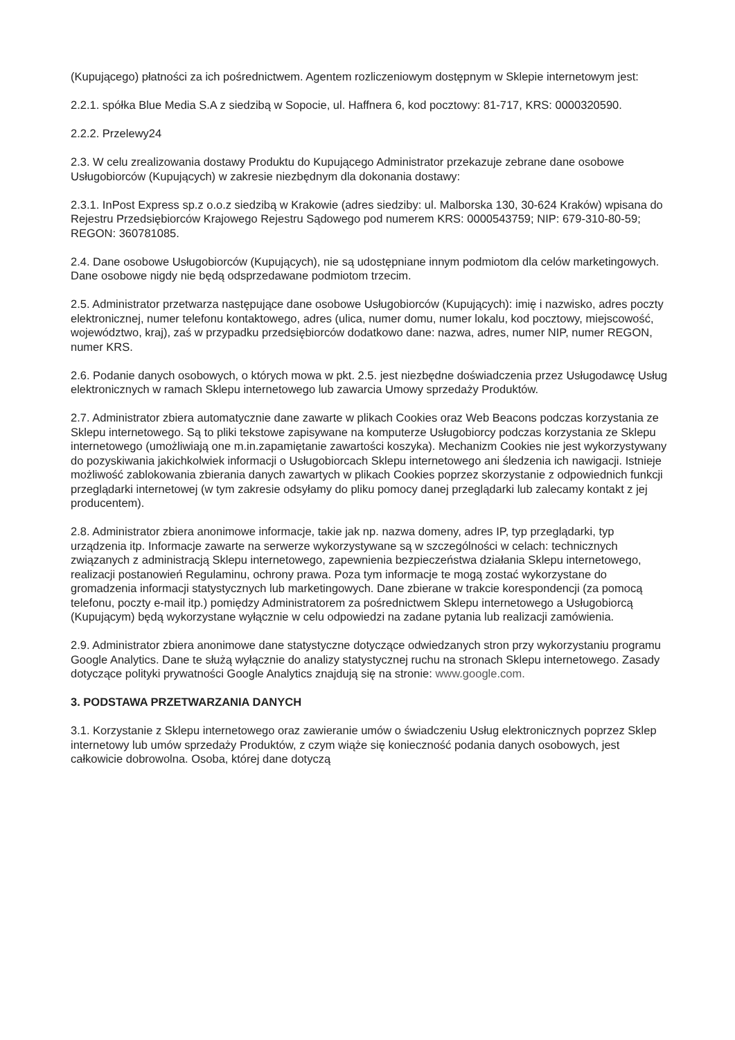(Kupującego) płatności za ich pośrednictwem. Agentem rozliczeniowym dostępnym w Sklepie internetowym jest:
2.2.1. spółka Blue Media S.A z siedzibą w Sopocie, ul. Haffnera 6, kod pocztowy: 81-717, KRS: 0000320590.
2.2.2. Przelewy24
2.3. W celu zrealizowania dostawy Produktu do Kupującego Administrator przekazuje zebrane dane osobowe Usługobiorców (Kupujących) w zakresie niezbędnym dla dokonania dostawy:
2.3.1. InPost Express sp.z o.o.z siedzibą w Krakowie (adres siedziby: ul. Malborska 130, 30-624 Kraków) wpisana do Rejestru Przedsiębiorców Krajowego Rejestru Sądowego pod numerem KRS: 0000543759; NIP: 679-310-80-59; REGON: 360781085.
2.4. Dane osobowe Usługobiorców (Kupujących), nie są udostępniane innym podmiotom dla celów marketingowych. Dane osobowe nigdy nie będą odsprzedawane podmiotom trzecim.
2.5. Administrator przetwarza następujące dane osobowe Usługobiorców (Kupujących): imię i nazwisko, adres poczty elektronicznej, numer telefonu kontaktowego, adres (ulica, numer domu, numer lokalu, kod pocztowy, miejscowość, województwo, kraj), zaś w przypadku przedsiębiorców dodatkowo dane: nazwa, adres, numer NIP, numer REGON, numer KRS.
2.6. Podanie danych osobowych, o których mowa w pkt. 2.5. jest niezbędne doświadczenia przez Usługodawcę Usług elektronicznych w ramach Sklepu internetowego lub zawarcia Umowy sprzedaży Produktów.
2.7. Administrator zbiera automatycznie dane zawarte w plikach Cookies oraz Web Beacons podczas korzystania ze Sklepu internetowego. Są to pliki tekstowe zapisywane na komputerze Usługobiorcy podczas korzystania ze Sklepu internetowego (umożliwiają one m.in.zapamiętanie zawartości koszyka). Mechanizm Cookies nie jest wykorzystywany do pozyskiwania jakichkolwiek informacji o Usługobiorcach Sklepu internetowego ani śledzenia ich nawigacji. Istnieje możliwość zablokowania zbierania danych zawartych w plikach Cookies poprzez skorzystanie z odpowiednich funkcji przeglądarki internetowej (w tym zakresie odsyłamy do pliku pomocy danej przeglądarki lub zalecamy kontakt z jej producentem).
2.8. Administrator zbiera anonimowe informacje, takie jak np. nazwa domeny, adres IP, typ przeglądarki, typ urządzenia itp. Informacje zawarte na serwerze wykorzystywane są w szczególności w celach: technicznych związanych z administracją Sklepu internetowego, zapewnienia bezpieczeństwa działania Sklepu internetowego, realizacji postanowień Regulaminu, ochrony prawa. Poza tym informacje te mogą zostać wykorzystane do gromadzenia informacji statystycznych lub marketingowych. Dane zbierane w trakcie korespondencji (za pomocą telefonu, poczty e-mail itp.) pomiędzy Administratorem za pośrednictwem Sklepu internetowego a Usługobiorcą (Kupującym) będą wykorzystane wyłącznie w celu odpowiedzi na zadane pytania lub realizacji zamówienia.
2.9. Administrator zbiera anonimowe dane statystyczne dotyczące odwiedzanych stron przy wykorzystaniu programu Google Analytics. Dane te służą wyłącznie do analizy statystycznej ruchu na stronach Sklepu internetowego. Zasady dotyczące polityki prywatności Google Analytics znajdują się na stronie: www.google.com.
3. PODSTAWA PRZETWARZANIA DANYCH
3.1. Korzystanie z Sklepu internetowego oraz zawieranie umów o świadczeniu Usług elektronicznych poprzez Sklep internetowy lub umów sprzedaży Produktów, z czym wiąże się konieczność podania danych osobowych, jest całkowicie dobrowolna. Osoba, której dane dotyczą